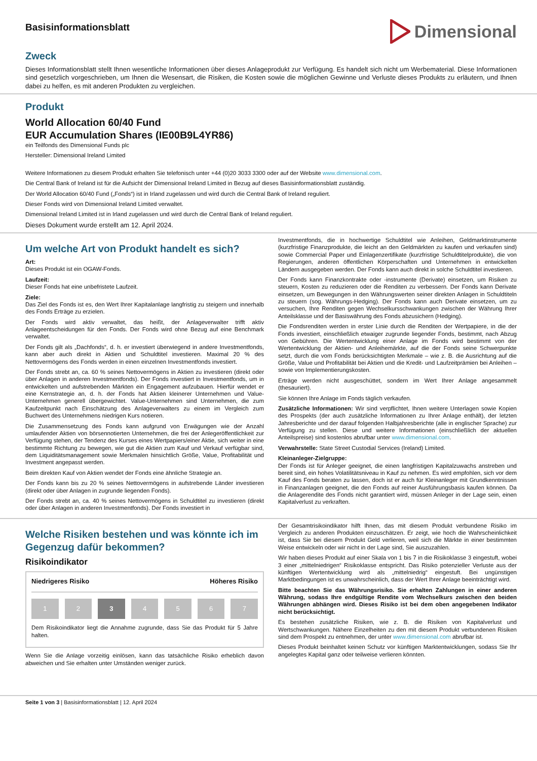Basisinformationsblatt
Dimensional
Zweck
Dieses Informationsblatt stellt Ihnen wesentliche Informationen über dieses Anlageprodukt zur Verfügung. Es handelt sich nicht um Werbematerial. Diese Informationen sind gesetzlich vorgeschrieben, um Ihnen die Wesensart, die Risiken, die Kosten sowie die möglichen Gewinne und Verluste dieses Produkts zu erläutern, und Ihnen dabei zu helfen, es mit anderen Produkten zu vergleichen.
Produkt
World Allocation 60/40 Fund
EUR Accumulation Shares (IE00B9L4YR86)
ein Teilfonds des Dimensional Funds plc
Hersteller: Dimensional Ireland Limited
Weitere Informationen zu diesem Produkt erhalten Sie telefonisch unter +44 (0)20 3033 3300 oder auf der Website www.dimensional.com.
Die Central Bank of Ireland ist für die Aufsicht der Dimensional Ireland Limited in Bezug auf dieses Basisinformationsblatt zuständig.
Der World Allocation 60/40 Fund („Fonds“) ist in Irland zugelassen und wird durch die Central Bank of Ireland reguliert.
Dieser Fonds wird von Dimensional Ireland Limited verwaltet.
Dimensional Ireland Limited ist in Irland zugelassen und wird durch die Central Bank of Ireland reguliert.
Dieses Dokument wurde erstellt am 12. April 2024.
Um welche Art von Produkt handelt es sich?
Art:
Dieses Produkt ist ein OGAW-Fonds.
Laufzeit:
Dieser Fonds hat eine unbefristete Laufzeit.
Ziele:
Das Ziel des Fonds ist es, den Wert Ihrer Kapitalanlage langfristig zu steigern und innerhalb des Fonds Erträge zu erzielen.
Der Fonds wird aktiv verwaltet, das heißt, der Anlageverwalter trifft aktiv Anlageentscheidungen für den Fonds. Der Fonds wird ohne Bezug auf eine Benchmark verwaltet.
Der Fonds gilt als „Dachfonds“, d. h. er investiert überwiegend in andere Investmentfonds, kann aber auch direkt in Aktien und Schuldtitel investieren. Maximal 20 % des Nettovermögens des Fonds werden in einen einzelnen Investmentfonds investiert.
Der Fonds strebt an, ca. 60 % seines Nettovermögens in Aktien zu investieren (direkt oder über Anlagen in anderen Investmentfonds). Der Fonds investiert in Investmentfonds, um in entwickelten und aufstrebenden Märkten ein Engagement aufzubauen. Hierfür wendet er eine Kernstrategie an, d. h. der Fonds hat Aktien kleinerer Unternehmen und Value-Unternehmen generell übergewichtet. Value-Unternehmen sind Unternehmen, die zum Kaufzeitpunkt nach Einschätzung des Anlageverwalters zu einem im Vergleich zum Buchwert des Unternehmens niedrigen Kurs notieren.
Die Zusammensetzung des Fonds kann aufgrund von Erwägungen wie der Anzahl umlaufender Aktien von börsennotierten Unternehmen, die frei der Anlegeröffentlichkeit zur Verfügung stehen, der Tendenz des Kurses eines Wertpapiers/einer Aktie, sich weiter in eine bestimmte Richtung zu bewegen, wie gut die Aktien zum Kauf und Verkauf verfügbar sind, dem Liquiditätsmanagement sowie Merkmalen hinsichtlich Größe, Value, Profitabilität und Investment angepasst werden.
Beim direkten Kauf von Aktien wendet der Fonds eine ähnliche Strategie an.
Der Fonds kann bis zu 20 % seines Nettovermögens in aufstrebende Länder investieren (direkt oder über Anlagen in zugrunde liegenden Fonds).
Der Fonds strebt an, ca. 40 % seines Nettovermögens in Schuldtitel zu investieren (direkt oder über Anlagen in anderen Investmentfonds). Der Fonds investiert in
Investmentfonds, die in hochwertige Schuldtitel wie Anleihen, Geldmarktinstrumente (kurzfristige Finanzprodukte, die leicht an den Geldmärkten zu kaufen und verkaufen sind) sowie Commercial Paper und Einlagenzertifikate (kurzfristige Schuldtitelprodukte), die von Regierungen, anderen öffentlichen Körperschaften und Unternehmen in entwickelten Ländern ausgegeben werden. Der Fonds kann auch direkt in solche Schuldtitel investieren.
Der Fonds kann Finanzkontrakte oder -instrumente (Derivate) einsetzen, um Risiken zu steuern, Kosten zu reduzieren oder die Renditen zu verbessern. Der Fonds kann Derivate einsetzen, um Bewegungen in den Währungswerten seiner direkten Anlagen in Schuldtiteln zu steuern (sog. Währungs-Hedging). Der Fonds kann auch Derivate einsetzen, um zu versuchen, Ihre Renditen gegen Wechselkursschwankungen zwischen der Währung Ihrer Anteilsklasse und der Basiswährung des Fonds abzusichern (Hedging).
Die Fondsrenditen werden in erster Linie durch die Renditen der Wertpapiere, in die der Fonds investiert, einschließlich etwaiger zugrunde liegender Fonds, bestimmt, nach Abzug von Gebühren. Die Wertentwicklung einer Anlage im Fonds wird bestimmt von der Wertentwicklung der Aktien- und Anleihemärkte, auf die der Fonds seine Schwerpunkte setzt, durch die vom Fonds berücksichtigten Merkmale – wie z. B. die Ausrichtung auf die Größe, Value und Profitabilität bei Aktien und die Kredit- und Laufzeitprämien bei Anleihen – sowie von Implementierungskosten.
Erträge werden nicht ausgeschüttet, sondern im Wert Ihrer Anlage angesammelt (thesauriert).
Sie können Ihre Anlage im Fonds täglich verkaufen.
Zusätzliche Informationen: Wir sind verpflichtet, Ihnen weitere Unterlagen sowie Kopien des Prospekts (der auch zusätzliche Informationen zu Ihrer Anlage enthält), der letzten Jahresberichte und der darauf folgenden Halbjahresberichte (alle in englischer Sprache) zur Verfügung zu stellen. Diese und weitere Informationen (einschließlich der aktuellen Anteilspreise) sind kostenlos abrufbar unter www.dimensional.com.
Verwahrstelle: State Street Custodial Services (Ireland) Limited.
Kleinanleger-Zielgruppe:
Der Fonds ist für Anleger geeignet, die einen langfristigen Kapitalzuwachs anstreben und bereit sind, ein hohes Volatilitätsniveau in Kauf zu nehmen. Es wird empfohlen, sich vor dem Kauf des Fonds beraten zu lassen, doch ist er auch für Kleinanleger mit Grundkenntnissen in Finanzanlagen geeignet, die den Fonds auf reiner Ausführungsbasis kaufen können. Da die Anlagerendite des Fonds nicht garantiert wird, müssen Anleger in der Lage sein, einen Kapitalverlust zu verkraften.
Welche Risiken bestehen und was könnte ich im Gegenzug dafür bekommen?
Risikoindikator
Niedrigeres Risiko Höheres Risiko
1 2 3 4 5 6 7
Dem Risikoindikator liegt die Annahme zugrunde, dass Sie das Produkt für 5 Jahre halten.
Wenn Sie die Anlage vorzeitig einlösen, kann das tatsächliche Risiko erheblich davon abweichen und Sie erhalten unter Umständen weniger zurück.
Der Gesamtrisikoindikator hilft Ihnen, das mit diesem Produkt verbundene Risiko im Vergleich zu anderen Produkten einzuschätzen. Er zeigt, wie hoch die Wahrscheinlichkeit ist, dass Sie bei diesem Produkt Geld verlieren, weil sich die Märkte in einer bestimmten Weise entwickeln oder wir nicht in der Lage sind, Sie auszuzahlen.
Wir haben dieses Produkt auf einer Skala von 1 bis 7 in die Risikoklasse 3 eingestuft, wobei 3 einer „mittelniedrigen“ Risikoklasse entspricht. Das Risiko potenzieller Verluste aus der künftigen Wertentwicklung wird als „mittelniedrig“ eingestuft. Bei ungünstigen Marktbedingungen ist es unwahrscheinlich, dass der Wert Ihrer Anlage beeinträchtigt wird.
Bitte beachten Sie das Währungsrisiko. Sie erhalten Zahlungen in einer anderen Währung, sodass Ihre endgültige Rendite vom Wechselkurs zwischen den beiden Währungen abhängen wird. Dieses Risiko ist bei dem oben angegebenen Indikator nicht berücksichtigt.
Es bestehen zusätzliche Risiken, wie z. B. die Risiken von Kapitalverlust und Wertschwankungen. Nähere Einzelheiten zu den mit diesem Produkt verbundenen Risiken sind dem Prospekt zu entnehmen, der unter www.dimensional.com abrufbar ist.
Dieses Produkt beinhaltet keinen Schutz vor künftigen Marktentwicklungen, sodass Sie Ihr angelegtes Kapital ganz oder teilweise verlieren könnten.
Seite 1 von 3 | Basisinformationsblatt | 12. April 2024